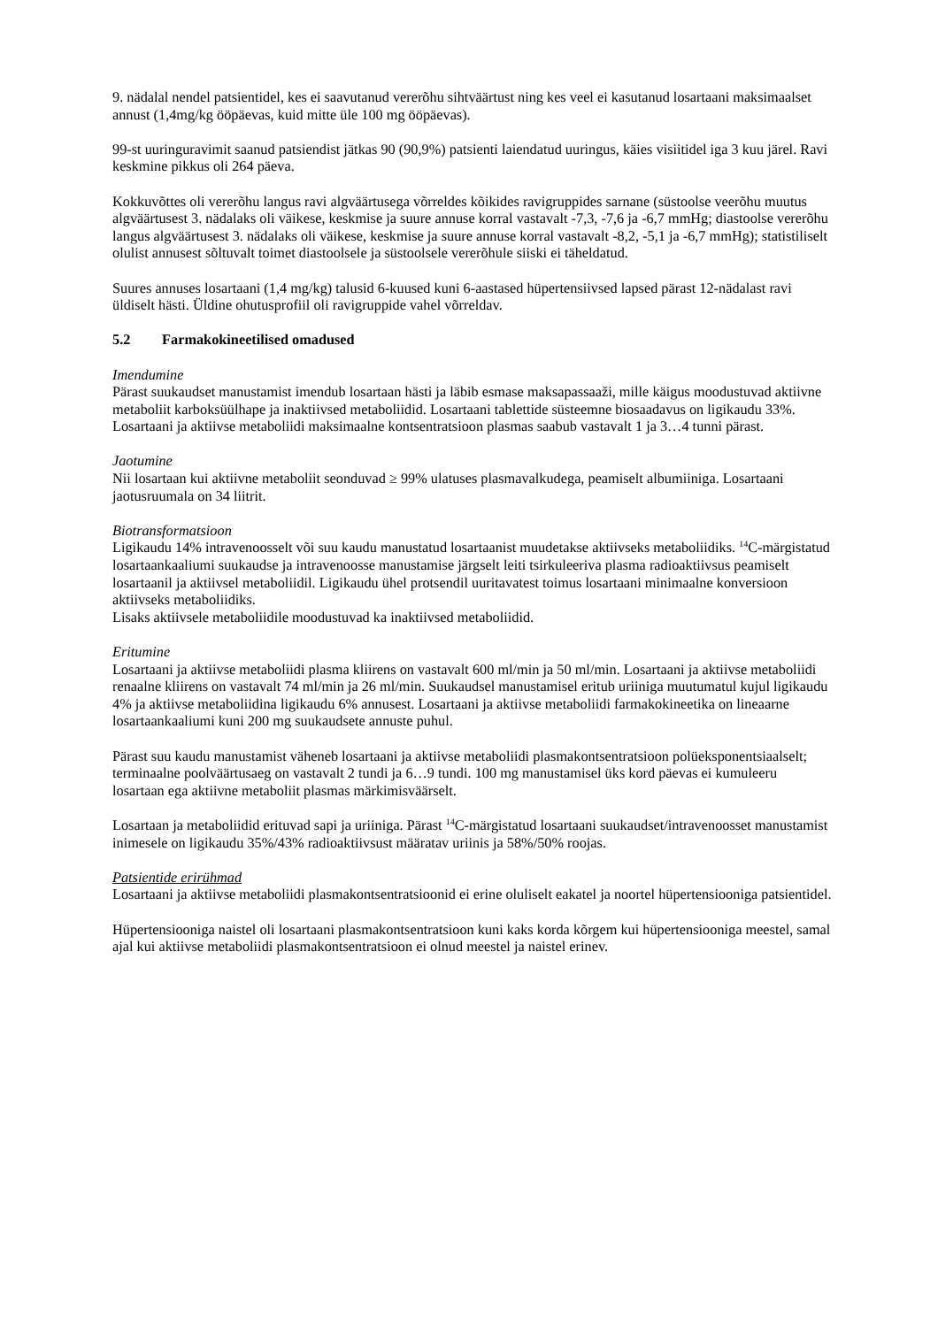9. nädalal nendel patsientidel, kes ei saavutanud vererõhu sihtväärtust ning kes veel ei kasutanud losartaani maksimaalset annust (1,4mg/kg ööpäevas, kuid mitte üle 100 mg ööpäevas).
99-st uuringuravimit saanud patsiendist jätkas 90 (90,9%) patsienti laiendatud uuringus, käies visiitidel iga 3 kuu järel. Ravi keskmine pikkus oli 264 päeva.
Kokkuvõttes oli vererõhu langus ravi algväärtusega võrreldes kõikides ravigruppides sarnane (süstoolse veerõhu muutus algväärtusest 3. nädalaks oli väikese, keskmise ja suure annuse korral vastavalt -7,3, -7,6 ja -6,7 mmHg; diastoolse vererõhu langus algväärtusest 3. nädalaks oli väikese, keskmise ja suure annuse korral vastavalt -8,2, -5,1 ja -6,7 mmHg); statistiliselt olulist annusest sõltuvalt toimet diastoolsele ja süstoolsele vererõhule siiski ei täheldatud.
Suures annuses losartaani (1,4 mg/kg) talusid 6-kuused kuni 6-aastased hüpertensiivsed lapsed pärast 12-nädalast ravi üldiselt hästi. Üldine ohutusprofiil oli ravigruppide vahel võrreldav.
5.2 Farmakokineetilised omadused
Imendumine
Pärast suukaudset manustamist imendub losartaan hästi ja läbib esmase maksapassaaži, mille käigus moodustuvad aktiivne metaboliit karboksüülhape ja inaktiivsed metaboliidid. Losartaani tablettide süsteemne biosaadavus on ligikaudu 33%. Losartaani ja aktiivse metaboliidi maksimaalne kontsentratsioon plasmas saabub vastavalt 1 ja 3…4 tunni pärast.
Jaotumine
Nii losartaan kui aktiivne metaboliit seonduvad ≥ 99% ulatuses plasmavalkudega, peamiselt albumiiniga. Losartaani jaotusruumala on 34 liitrit.
Biotransformatsioon
Ligikaudu 14% intravenoosselt või suu kaudu manustatud losartaanist muudetakse aktiivseks metaboliidiks. <sup>14</sup>C-märgistatud losartaankaaliumi suukaudse ja intravenoosse manustamise järgselt leiti tsirkuleeriva plasma radioaktiivsus peamiselt losartaanil ja aktiivsel metaboliidil. Ligikaudu ühel protsendil uuritavatest toimus losartaani minimaalne konversioon aktiivseks metaboliidiks.
Lisaks aktiivsele metaboliidile moodustuvad ka inaktiivsed metaboliidid.
Eritumine
Losartaani ja aktiivse metaboliidi plasma kliirens on vastavalt 600 ml/min ja 50 ml/min. Losartaani ja aktiivse metaboliidi renaalne kliirens on vastavalt 74 ml/min ja 26 ml/min. Suukaudsel manustamisel eritub uriiniga muutumatul kujul ligikaudu 4% ja aktiivse metaboliidina ligikaudu 6% annusest. Losartaani ja aktiivse metaboliidi farmakokineetika on lineaarne losartaankaaliumi kuni 200 mg suukaudsete annuste puhul.
Pärast suu kaudu manustamist väheneb losartaani ja aktiivse metaboliidi plasmakontsentratsioon polüeksponentsiaalselt; terminaalne poolväärtusaeg on vastavalt 2 tundi ja 6…9 tundi. 100 mg manustamisel üks kord päevas ei kumuleeru losartaan ega aktiivne metaboliit plasmas märkimisväärselt.
Losartaan ja metaboliidid erituvad sapi ja uriiniga. Pärast <sup>14</sup>C-märgistatud losartaani suukaudset/intravenoosset manustamist inimesele on ligikaudu 35%/43% radioaktiivsust määratav uriinis ja 58%/50% roojas.
Patsientide erirühmad
Losartaani ja aktiivse metaboliidi plasmakontsentratsioonid ei erine oluliselt eakatel ja noortel hüpertensiooniga patsientidel.
Hüpertensiooniga naistel oli losartaani plasmakontsentratsioon kuni kaks korda kõrgem kui hüpertensiooniga meestel, samal ajal kui aktiivse metaboliidi plasmakontsentratsioon ei olnud meestel ja naistel erinev.